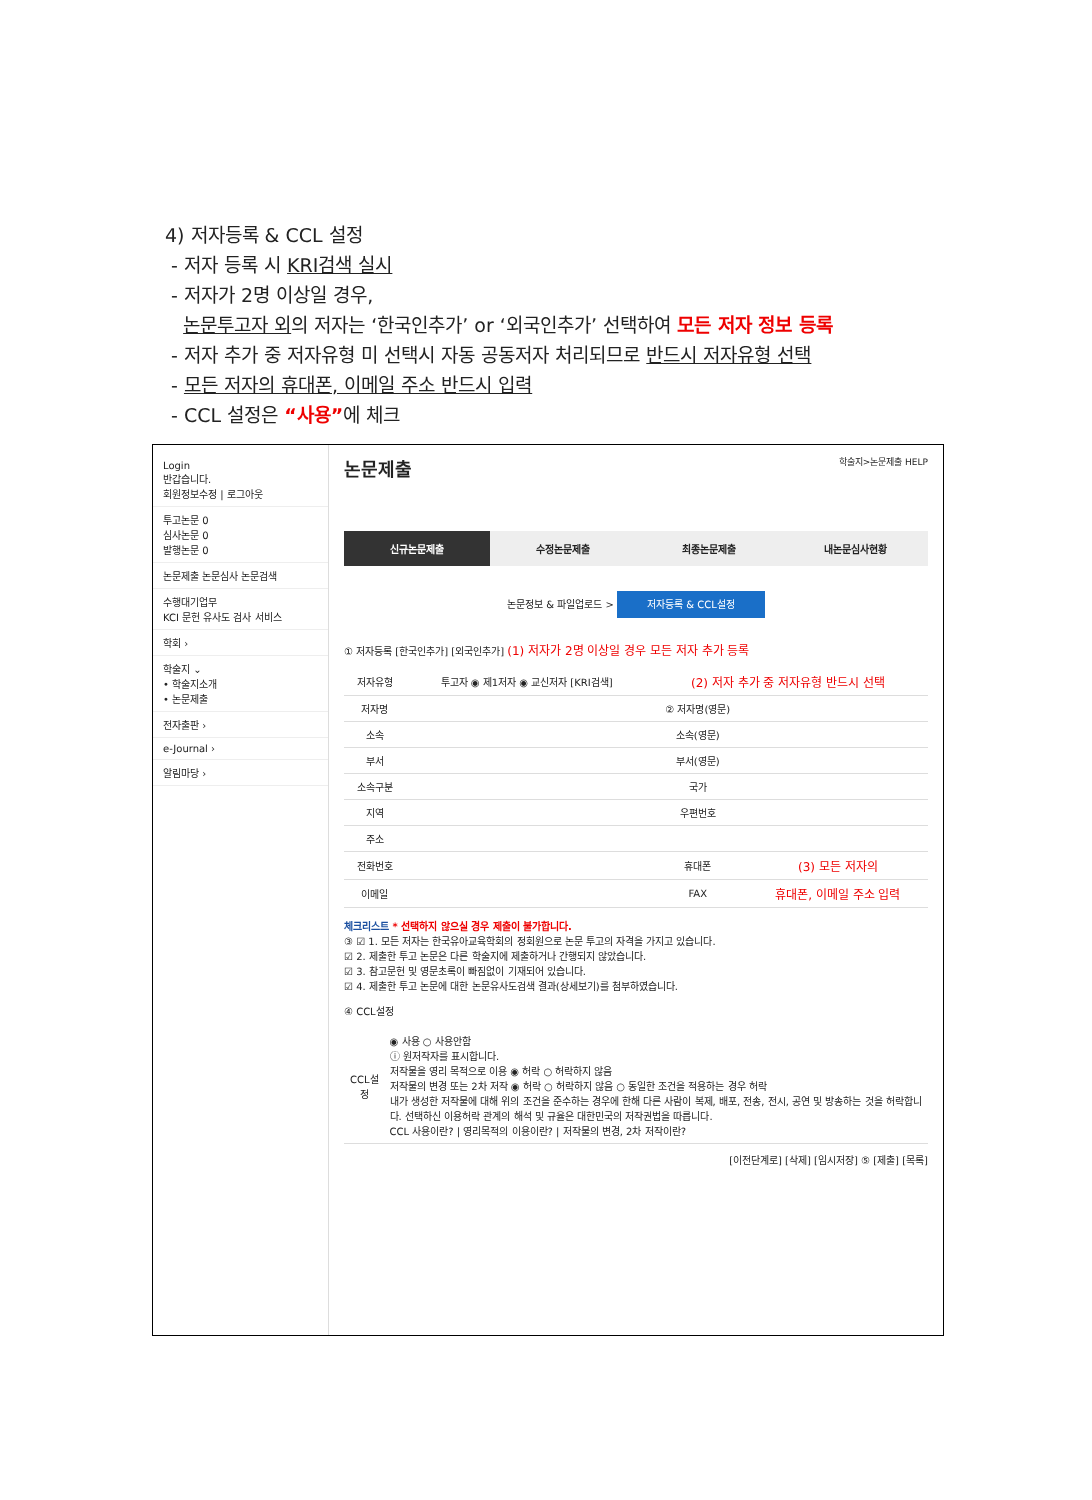4) 저자등록 & CCL 설정
- 저자 등록 시 KRI검색 실시
- 저자가 2명 이상일 경우,
논문투고자 외의 저자는 ‘한국인추가’ or ‘외국인추가’ 선택하여 모든 저자 정보 등록
- 저자 추가 중 저자유형 미 선택시 자동 공동저자 처리되므로 반드시 저자유형 선택
- 모든 저자의 휴대폰, 이메일 주소 반드시 입력
- CCL 설정은 “사용”에 체크
Login
반갑습니다.
회원정보수정 | 로그아웃
투고논문 0
심사논문 0
발행논문 0
논문제출 논문심사 논문검색
수행대기업무
KCI 문헌 유사도 검사 서비스
학회 ›
학술지 ⌄
• 학술지소개
• 논문제출
전자출판 ›
e-Journal ›
알림마당 ›
논문제출 학술지>논문제출 HELP
신규논문제출 수정논문제출 최종논문제출 내논문심사현황
논문정보 & 파일업로드 > 저자등록 & CCL설정
① 저자등록 [한국인추가] [외국인추가] (1) 저자가 2명 이상일 경우 모든 저자 추가 등록
| 저자유형 | 투고자 ◉ 제1저자 ◉ 교신저자 [KRI검색] | (2) 저자 추가 중 저자유형 반드시 선택 | |
| 저자명 | | ② 저자명(영문) | |
| 소속 | | 소속(영문) | |
| 부서 | | 부서(영문) | |
| 소속구분 | | 국가 | |
| 지역 | | 우편번호 | |
| 주소 | | | |
| 전화번호 | | 휴대폰 | (3) 모든 저자의 |
| 이메일 | | FAX | 휴대폰, 이메일 주소 입력 |
체크리스트 * 선택하지 않으실 경우 제출이 불가합니다.
③ ☑ 1. 모든 저자는 한국유아교육학회의 정회원으로 논문 투고의 자격을 가지고 있습니다.
☑ 2. 제출한 투고 논문은 다른 학술지에 제출하거나 간행되지 않았습니다.
☑ 3. 참고문헌 및 영문초록이 빠짐없이 기재되어 있습니다.
☑ 4. 제출한 투고 논문에 대한 논문유사도검색 결과(상세보기)를 첨부하였습니다.
④ CCL설정
| CCL설정 | ◉ 사용 ○ 사용안함 ⓘ 원저작자를 표시합니다. 저작물을 영리 목적으로 이용 ◉ 허락 ○ 허락하지 않음 저작물의 변경 또는 2차 저작 ◉ 허락 ○ 허락하지 않음 ○ 동일한 조건을 적용하는 경우 허락 내가 생성한 저작물에 대해 위의 조건을 준수하는 경우에 한해 다른 사람이 복제, 배포, 전송, 전시, 공연 및 방송하는 것을 허락합니다. 선택하신 이용허락 관계의 해석 및 규율은 대한민국의 저작권법을 따릅니다. CCL 사용이란? / 영리목적의 이용이란? / 저작물의 변경, 2차 저작이란? |
[이전단계로] [삭제] [임시저장] ⑤ [제출] [목록]